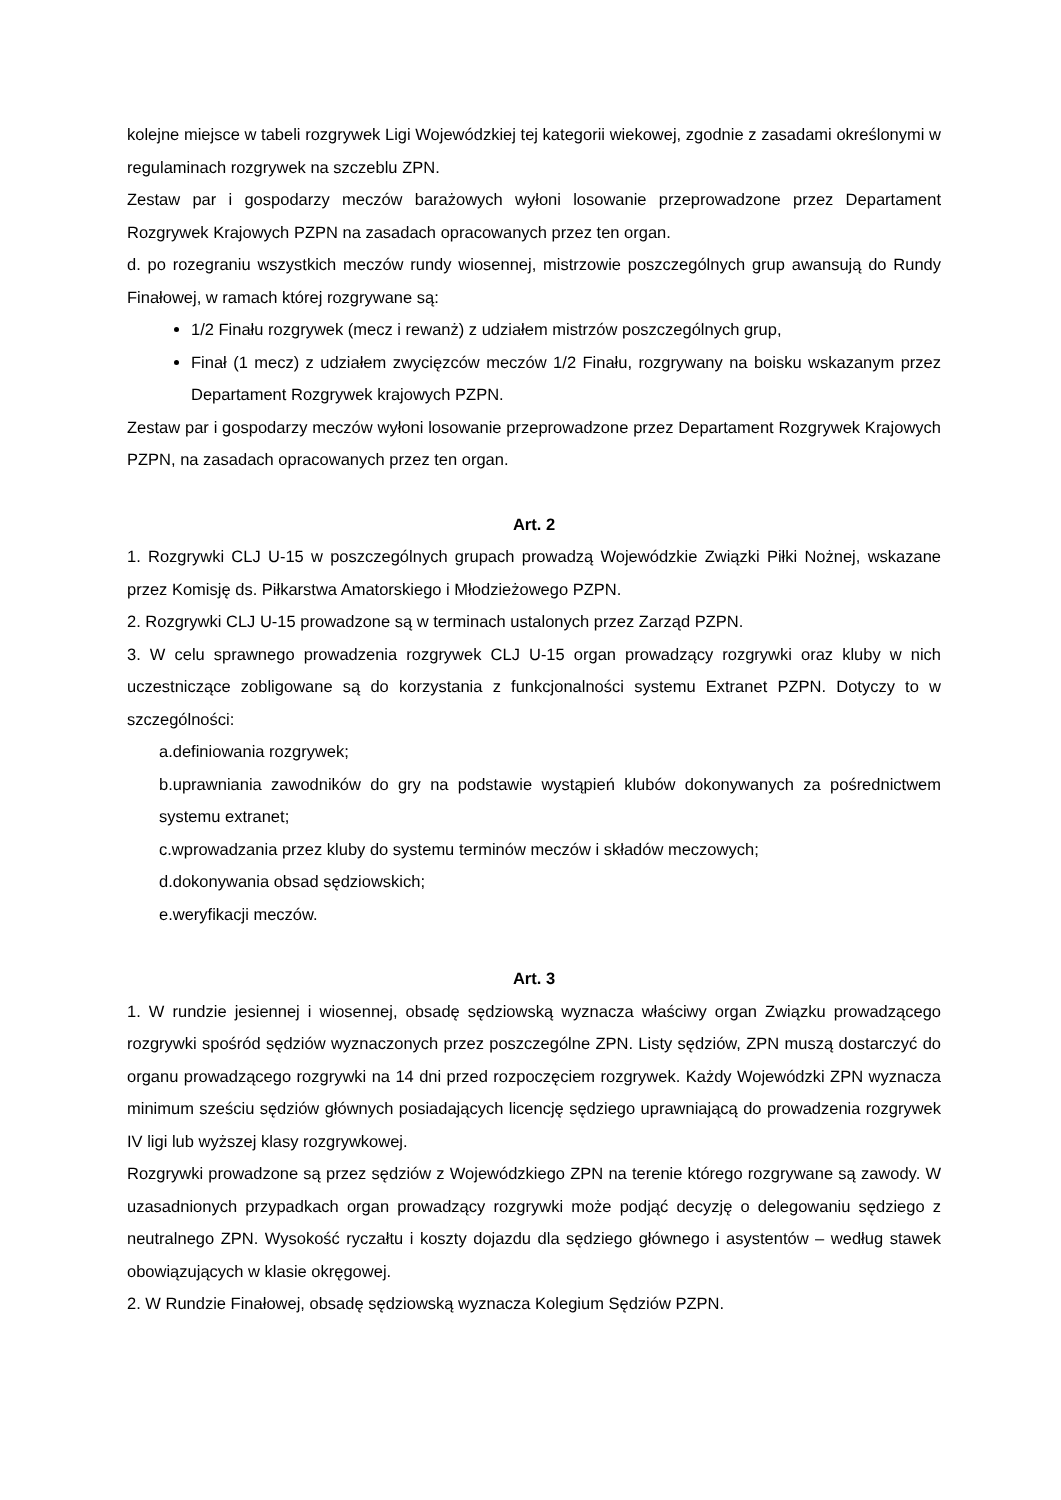kolejne miejsce w tabeli rozgrywek Ligi Wojewódzkiej tej kategorii wiekowej, zgodnie z zasadami określonymi w regulaminach rozgrywek na szczeblu ZPN.
Zestaw par i gospodarzy meczów barażowych wyłoni losowanie przeprowadzone przez Departament Rozgrywek Krajowych PZPN na zasadach opracowanych przez ten organ.
d. po rozegraniu wszystkich meczów rundy wiosennej, mistrzowie poszczególnych grup awansują do Rundy Finałowej, w ramach której rozgrywane są:
1/2 Finału rozgrywek (mecz i rewanż) z udziałem mistrzów poszczególnych grup,
Finał (1 mecz) z udziałem zwycięzców meczów 1/2 Finału, rozgrywany na boisku wskazanym przez Departament Rozgrywek krajowych PZPN.
Zestaw par i gospodarzy meczów wyłoni losowanie przeprowadzone przez Departament Rozgrywek Krajowych PZPN, na zasadach opracowanych przez ten organ.
Art. 2
1. Rozgrywki CLJ U-15 w poszczególnych grupach prowadzą Wojewódzkie Związki Piłki Nożnej, wskazane przez Komisję ds. Piłkarstwa Amatorskiego i Młodzieżowego PZPN.
2. Rozgrywki CLJ U-15 prowadzone są w terminach ustalonych przez Zarząd PZPN.
3. W celu sprawnego prowadzenia rozgrywek CLJ U-15 organ prowadzący rozgrywki oraz kluby w nich uczestniczące zobligowane są do korzystania z funkcjonalności systemu Extranet PZPN. Dotyczy to w szczególności:
a.definiowania rozgrywek;
b.uprawniania zawodników do gry na podstawie wystąpień klubów dokonywanych za pośrednictwem systemu extranet;
c.wprowadzania przez kluby do systemu terminów meczów i składów meczowych;
d.dokonywania obsad sędziowskich;
e.weryfikacji meczów.
Art. 3
1. W rundzie jesiennej i wiosennej, obsadę sędziowską wyznacza właściwy organ Związku prowadzącego rozgrywki spośród sędziów wyznaczonych przez poszczególne ZPN. Listy sędziów, ZPN muszą dostarczyć do organu prowadzącego rozgrywki na 14 dni przed rozpoczęciem rozgrywek. Każdy Wojewódzki ZPN wyznacza minimum sześciu sędziów głównych posiadających licencję sędziego uprawniającą do prowadzenia rozgrywek IV ligi lub wyższej klasy rozgrywkowej.
Rozgrywki prowadzone są przez sędziów z Wojewódzkiego ZPN na terenie którego rozgrywane są zawody. W uzasadnionych przypadkach organ prowadzący rozgrywki może podjąć decyzję o delegowaniu sędziego z neutralnego ZPN. Wysokość ryczałtu i koszty dojazdu dla sędziego głównego i asystentów – według stawek obowiązujących w klasie okręgowej.
2. W Rundzie Finałowej, obsadę sędziowską wyznacza Kolegium Sędziów PZPN.